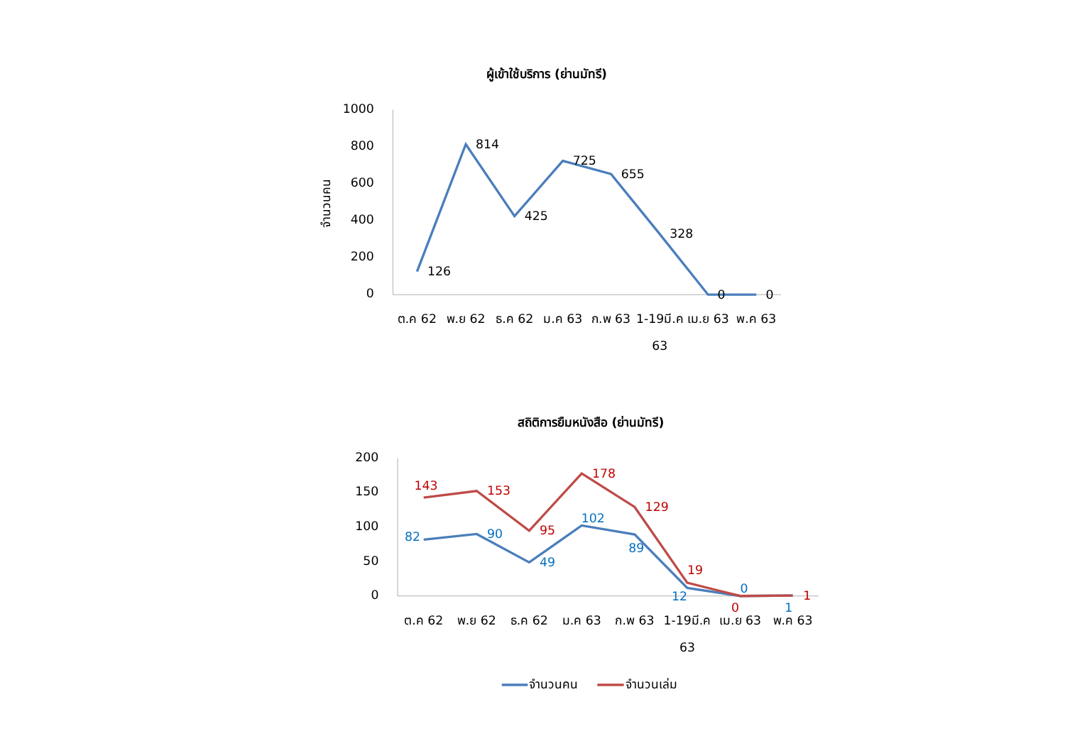ผู้เข้าใช้บริการ (ย่านมัทรี)
1000
800
600
400
200
0
จำนวนคน
126
814
425
725
655
328
0
0
ต.ค 62
พ.ย 62
ธ.ค 62
ม.ค 63
ก.พ 63
1-19มี.ค
63
เม.ย 63
พ.ค 63
สถิติการยืมหนังสือ (ย่านมัทรี)
200
150
100
50
0
143
153
95
178
129
19
0
1
82
90
49
102
89
12
0
1
ต.ค 62
พ.ย 62
ธ.ค 62
ม.ค 63
ก.พ 63
1-19มี.ค
63
เม.ย 63
พ.ค 63
จำนวนคน
จำนวนเล่ม